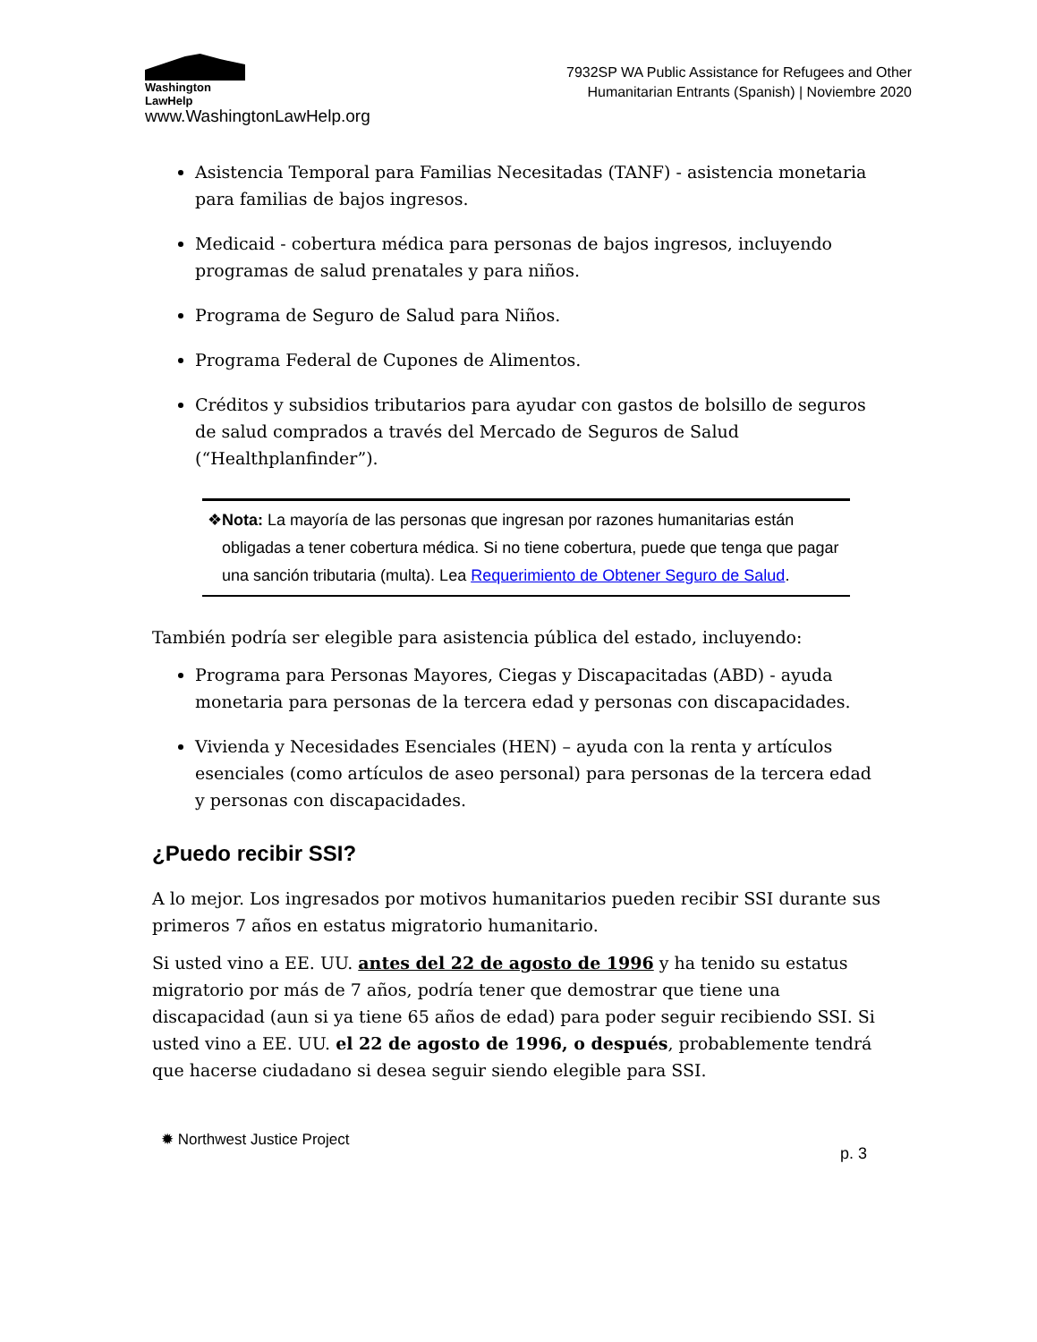Washington
LawHelp
www.WashingtonLawHelp.org
7932SP WA Public Assistance for Refugees and Other
Humanitarian Entrants (Spanish) | Noviembre 2020
Asistencia Temporal para Familias Necesitadas (TANF) - asistencia monetaria para familias de bajos ingresos.
Medicaid - cobertura médica para personas de bajos ingresos, incluyendo programas de salud prenatales y para niños.
Programa de Seguro de Salud para Niños.
Programa Federal de Cupones de Alimentos.
Créditos y subsidios tributarios para ayudar con gastos de bolsillo de seguros de salud comprados a través del Mercado de Seguros de Salud (“Healthplanfinder”).
❖ Nota: La mayoría de las personas que ingresan por razones humanitarias están obligadas a tener cobertura médica. Si no tiene cobertura, puede que tenga que pagar una sanción tributaria (multa). Lea Requerimiento de Obtener Seguro de Salud.
También podría ser elegible para asistencia pública del estado, incluyendo:
Programa para Personas Mayores, Ciegas y Discapacitadas (ABD) - ayuda monetaria para personas de la tercera edad y personas con discapacidades.
Vivienda y Necesidades Esenciales (HEN) – ayuda con la renta y artículos esenciales (como artículos de aseo personal) para personas de la tercera edad y personas con discapacidades.
¿Puedo recibir SSI?
A lo mejor. Los ingresados por motivos humanitarios pueden recibir SSI durante sus primeros 7 años en estatus migratorio humanitario.
Si usted vino a EE. UU. antes del 22 de agosto de 1996 y ha tenido su estatus migratorio por más de 7 años, podría tener que demostrar que tiene una discapacidad (aun si ya tiene 65 años de edad) para poder seguir recibiendo SSI. Si usted vino a EE. UU. el 22 de agosto de 1996, o después, probablemente tendrá que hacerse ciudadano si desea seguir siendo elegible para SSI.
✹ Northwest Justice Project
p. 3